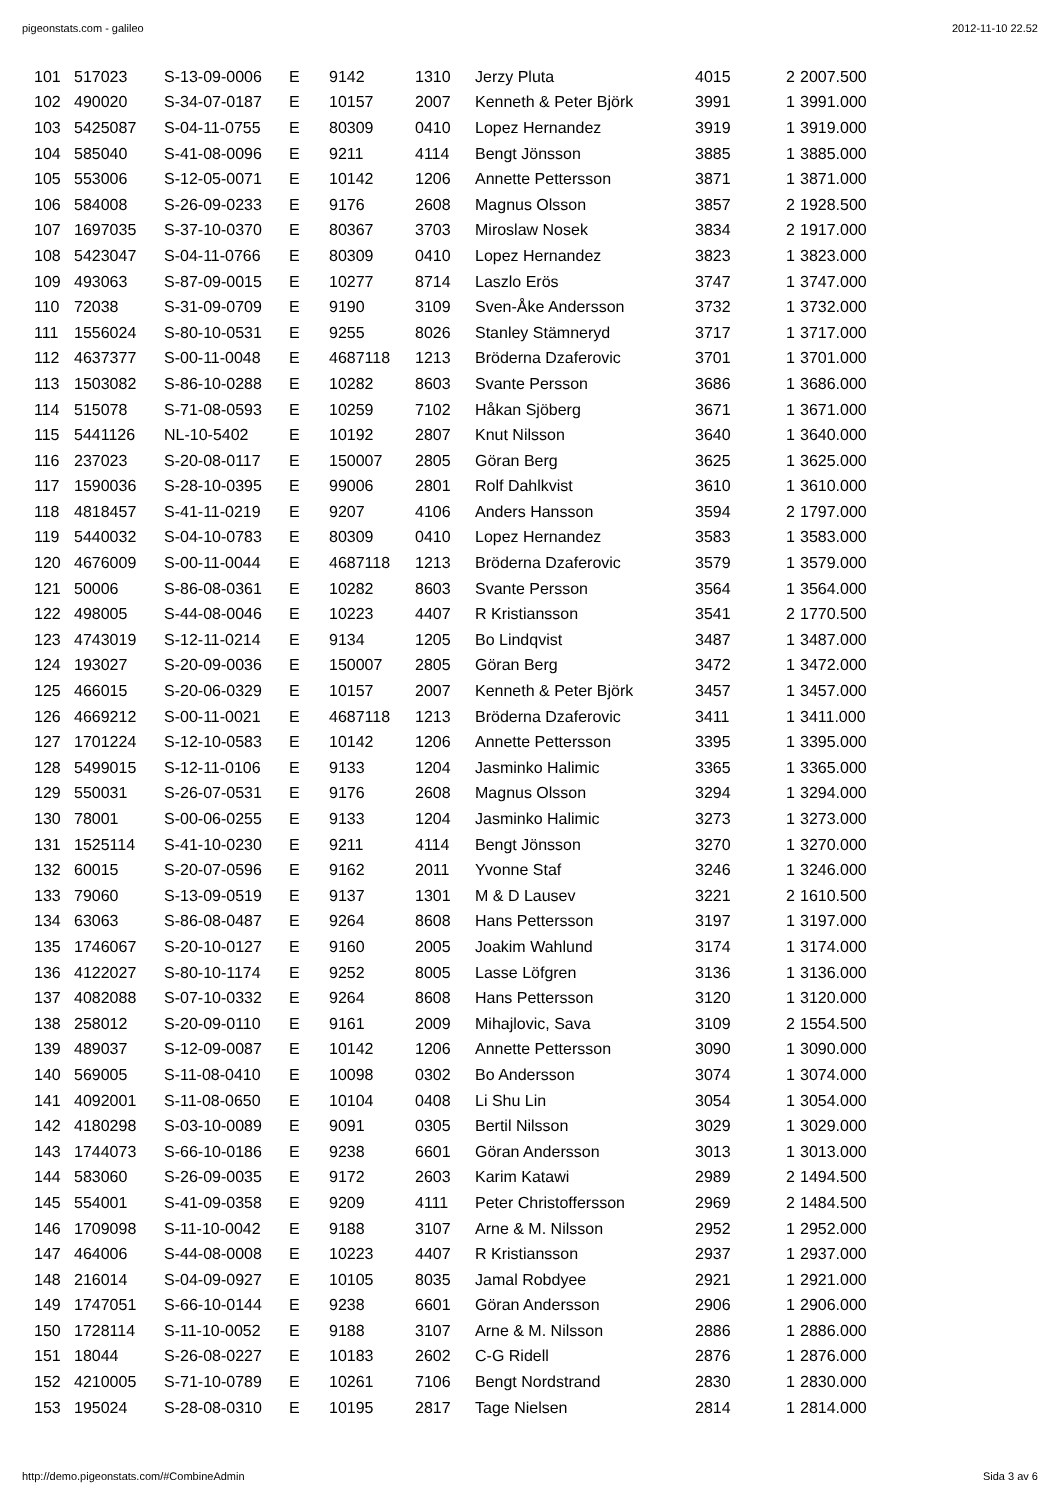pigeonstats.com - galileo 2012-11-10 22.52
| 101 | 517023 | S-13-09-0006 | E | 9142 | 1310 | Jerzy Pluta | 4015 | 2 | 2007.500 |
| 102 | 490020 | S-34-07-0187 | E | 10157 | 2007 | Kenneth & Peter Björk | 3991 | 1 | 3991.000 |
| 103 | 5425087 | S-04-11-0755 | E | 80309 | 0410 | Lopez Hernandez | 3919 | 1 | 3919.000 |
| 104 | 585040 | S-41-08-0096 | E | 9211 | 4114 | Bengt Jönsson | 3885 | 1 | 3885.000 |
| 105 | 553006 | S-12-05-0071 | E | 10142 | 1206 | Annette Pettersson | 3871 | 1 | 3871.000 |
| 106 | 584008 | S-26-09-0233 | E | 9176 | 2608 | Magnus Olsson | 3857 | 2 | 1928.500 |
| 107 | 1697035 | S-37-10-0370 | E | 80367 | 3703 | Miroslaw Nosek | 3834 | 2 | 1917.000 |
| 108 | 5423047 | S-04-11-0766 | E | 80309 | 0410 | Lopez Hernandez | 3823 | 1 | 3823.000 |
| 109 | 493063 | S-87-09-0015 | E | 10277 | 8714 | Laszlo Erös | 3747 | 1 | 3747.000 |
| 110 | 72038 | S-31-09-0709 | E | 9190 | 3109 | Sven-Åke Andersson | 3732 | 1 | 3732.000 |
| 111 | 1556024 | S-80-10-0531 | E | 9255 | 8026 | Stanley Stämneryd | 3717 | 1 | 3717.000 |
| 112 | 4637377 | S-00-11-0048 | E | 4687118 | 1213 | Bröderna Dzaferovic | 3701 | 1 | 3701.000 |
| 113 | 1503082 | S-86-10-0288 | E | 10282 | 8603 | Svante Persson | 3686 | 1 | 3686.000 |
| 114 | 515078 | S-71-08-0593 | E | 10259 | 7102 | Håkan Sjöberg | 3671 | 1 | 3671.000 |
| 115 | 5441126 | NL-10-5402 | E | 10192 | 2807 | Knut Nilsson | 3640 | 1 | 3640.000 |
| 116 | 237023 | S-20-08-0117 | E | 150007 | 2805 | Göran Berg | 3625 | 1 | 3625.000 |
| 117 | 1590036 | S-28-10-0395 | E | 99006 | 2801 | Rolf Dahlkvist | 3610 | 1 | 3610.000 |
| 118 | 4818457 | S-41-11-0219 | E | 9207 | 4106 | Anders Hansson | 3594 | 2 | 1797.000 |
| 119 | 5440032 | S-04-10-0783 | E | 80309 | 0410 | Lopez Hernandez | 3583 | 1 | 3583.000 |
| 120 | 4676009 | S-00-11-0044 | E | 4687118 | 1213 | Bröderna Dzaferovic | 3579 | 1 | 3579.000 |
| 121 | 50006 | S-86-08-0361 | E | 10282 | 8603 | Svante Persson | 3564 | 1 | 3564.000 |
| 122 | 498005 | S-44-08-0046 | E | 10223 | 4407 | R Kristiansson | 3541 | 2 | 1770.500 |
| 123 | 4743019 | S-12-11-0214 | E | 9134 | 1205 | Bo Lindqvist | 3487 | 1 | 3487.000 |
| 124 | 193027 | S-20-09-0036 | E | 150007 | 2805 | Göran Berg | 3472 | 1 | 3472.000 |
| 125 | 466015 | S-20-06-0329 | E | 10157 | 2007 | Kenneth & Peter Björk | 3457 | 1 | 3457.000 |
| 126 | 4669212 | S-00-11-0021 | E | 4687118 | 1213 | Bröderna Dzaferovic | 3411 | 1 | 3411.000 |
| 127 | 1701224 | S-12-10-0583 | E | 10142 | 1206 | Annette Pettersson | 3395 | 1 | 3395.000 |
| 128 | 5499015 | S-12-11-0106 | E | 9133 | 1204 | Jasminko Halimic | 3365 | 1 | 3365.000 |
| 129 | 550031 | S-26-07-0531 | E | 9176 | 2608 | Magnus Olsson | 3294 | 1 | 3294.000 |
| 130 | 78001 | S-00-06-0255 | E | 9133 | 1204 | Jasminko Halimic | 3273 | 1 | 3273.000 |
| 131 | 1525114 | S-41-10-0230 | E | 9211 | 4114 | Bengt Jönsson | 3270 | 1 | 3270.000 |
| 132 | 60015 | S-20-07-0596 | E | 9162 | 2011 | Yvonne Staf | 3246 | 1 | 3246.000 |
| 133 | 79060 | S-13-09-0519 | E | 9137 | 1301 | M & D Lausev | 3221 | 2 | 1610.500 |
| 134 | 63063 | S-86-08-0487 | E | 9264 | 8608 | Hans Pettersson | 3197 | 1 | 3197.000 |
| 135 | 1746067 | S-20-10-0127 | E | 9160 | 2005 | Joakim Wahlund | 3174 | 1 | 3174.000 |
| 136 | 4122027 | S-80-10-1174 | E | 9252 | 8005 | Lasse Löfgren | 3136 | 1 | 3136.000 |
| 137 | 4082088 | S-07-10-0332 | E | 9264 | 8608 | Hans Pettersson | 3120 | 1 | 3120.000 |
| 138 | 258012 | S-20-09-0110 | E | 9161 | 2009 | Mihajlovic, Sava | 3109 | 2 | 1554.500 |
| 139 | 489037 | S-12-09-0087 | E | 10142 | 1206 | Annette Pettersson | 3090 | 1 | 3090.000 |
| 140 | 569005 | S-11-08-0410 | E | 10098 | 0302 | Bo Andersson | 3074 | 1 | 3074.000 |
| 141 | 4092001 | S-11-08-0650 | E | 10104 | 0408 | Li Shu Lin | 3054 | 1 | 3054.000 |
| 142 | 4180298 | S-03-10-0089 | E | 9091 | 0305 | Bertil Nilsson | 3029 | 1 | 3029.000 |
| 143 | 1744073 | S-66-10-0186 | E | 9238 | 6601 | Göran Andersson | 3013 | 1 | 3013.000 |
| 144 | 583060 | S-26-09-0035 | E | 9172 | 2603 | Karim Katawi | 2989 | 2 | 1494.500 |
| 145 | 554001 | S-41-09-0358 | E | 9209 | 4111 | Peter Christoffersson | 2969 | 2 | 1484.500 |
| 146 | 1709098 | S-11-10-0042 | E | 9188 | 3107 | Arne & M. Nilsson | 2952 | 1 | 2952.000 |
| 147 | 464006 | S-44-08-0008 | E | 10223 | 4407 | R Kristiansson | 2937 | 1 | 2937.000 |
| 148 | 216014 | S-04-09-0927 | E | 10105 | 8035 | Jamal Robdyee | 2921 | 1 | 2921.000 |
| 149 | 1747051 | S-66-10-0144 | E | 9238 | 6601 | Göran Andersson | 2906 | 1 | 2906.000 |
| 150 | 1728114 | S-11-10-0052 | E | 9188 | 3107 | Arne & M. Nilsson | 2886 | 1 | 2886.000 |
| 151 | 18044 | S-26-08-0227 | E | 10183 | 2602 | C-G Ridell | 2876 | 1 | 2876.000 |
| 152 | 4210005 | S-71-10-0789 | E | 10261 | 7106 | Bengt Nordstrand | 2830 | 1 | 2830.000 |
| 153 | 195024 | S-28-08-0310 | E | 10195 | 2817 | Tage Nielsen | 2814 | 1 | 2814.000 |
http://demo.pigeonstats.com/#CombineAdmin Sida 3 av 6